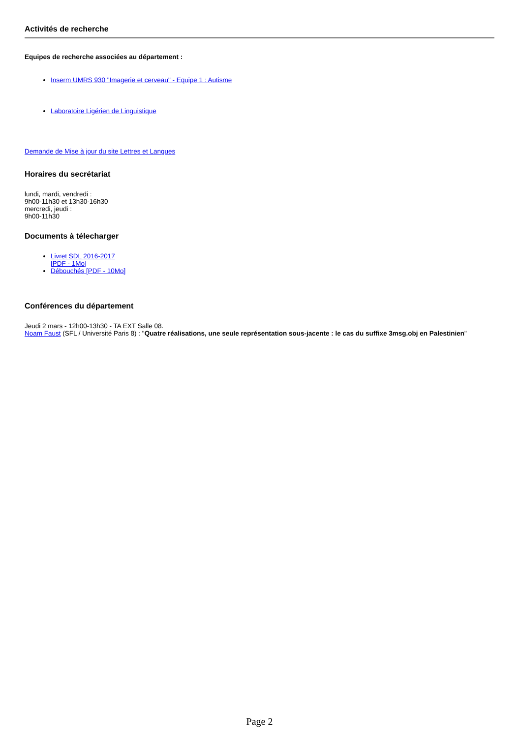Activités de recherche
Equipes de recherche associées au département :
Inserm UMRS 930 "Imagerie et cerveau" - Equipe 1 : Autisme
Laboratoire Ligérien de Linguistique
Demande de Mise à jour du site Lettres et Langues
Horaires du secrétariat
lundi, mardi, vendredi :
9h00-11h30 et 13h30-16h30
mercredi, jeudi :
9h00-11h30
Documents à télecharger
Livret SDL 2016-2017
[PDF - 1Mo]
Débouchés [PDF - 10Mo]
Conférences du département
Jeudi 2 mars - 12h00-13h30 - TA EXT Salle 08.
Noam Faust (SFL / Université Paris 8) : "Quatre réalisations, une seule représentation sous-jacente : le cas du suffixe 3msg.obj en Palestinien"
Page 2